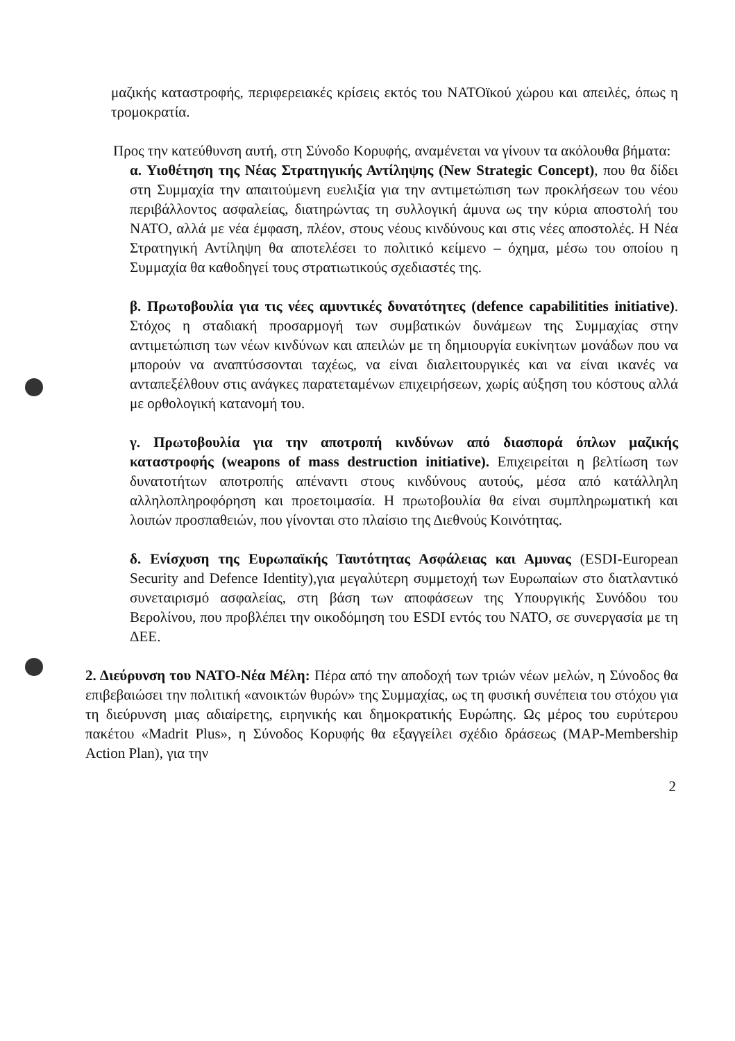μαζικής καταστροφής, περιφερειακές κρίσεις εκτός του ΝΑΤΟϊκού χώρου και απειλές, όπως η τρομοκρατία.
Προς την κατεύθυνση αυτή, στη Σύνοδο Κορυφής, αναμένεται να γίνουν τα ακόλουθα βήματα:
α. Υιοθέτηση της Νέας Στρατηγικής Αντίληψης (New Strategic Concept), που θα δίδει στη Συμμαχία την απαιτούμενη ευελιξία για την αντιμετώπιση των προκλήσεων του νέου περιβάλλοντος ασφαλείας, διατηρώντας τη συλλογική άμυνα ως την κύρια αποστολή του ΝΑΤΟ, αλλά με νέα έμφαση, πλέον, στους νέους κινδύνους και στις νέες αποστολές. Η Νέα Στρατηγική Αντίληψη θα αποτελέσει το πολιτικό κείμενο – όχημα, μέσω του οποίου η Συμμαχία θα καθοδηγεί τους στρατιωτικούς σχεδιαστές της.
β. Πρωτοβουλία για τις νέες αμυντικές δυνατότητες (defence capabilitities initiative). Στόχος η σταδιακή προσαρμογή των συμβατικών δυνάμεων της Συμμαχίας στην αντιμετώπιση των νέων κινδύνων και απειλών με τη δημιουργία ευκίνητων μονάδων που να μπορούν να αναπτύσσονται ταχέως, να είναι διαλειτουργικές και να είναι ικανές να ανταπεξέλθουν στις ανάγκες παρατεταμένων επιχειρήσεων, χωρίς αύξηση του κόστους αλλά με ορθολογική κατανομή του.
γ. Πρωτοβουλία για την αποτροπή κινδύνων από διασπορά όπλων μαζικής καταστροφής (weapons of mass destruction initiative). Επιχειρείται η βελτίωση των δυνατοτήτων αποτροπής απέναντι στους κινδύνους αυτούς, μέσα από κατάλληλη αλληλοπληροφόρηση και προετοιμασία. Η πρωτοβουλία θα είναι συμπληρωματική και λοιπών προσπαθειών, που γίνονται στο πλαίσιο της Διεθνούς Κοινότητας.
δ. Ενίσχυση της Ευρωπαϊκής Ταυτότητας Ασφάλειας και Αμυνας (ESDI-European Security and Defence Identity),για μεγαλύτερη συμμετοχή των Ευρωπαίων στο διατλαντικό συνεταιρισμό ασφαλείας, στη βάση των αποφάσεων της Υπουργικής Συνόδου του Βερολίνου, που προβλέπει την οικοδόμηση του ESDI εντός του ΝΑΤΟ, σε συνεργασία με τη ΔΕΕ.
2. Διεύρυνση του ΝΑΤΟ-Νέα Μέλη: Πέρα από την αποδοχή των τριών νέων μελών, η Σύνοδος θα επιβεβαιώσει την πολιτική «ανοικτών θυρών» της Συμμαχίας, ως τη φυσική συνέπεια του στόχου για τη διεύρυνση μιας αδιαίρετης, ειρηνικής και δημοκρατικής Ευρώπης. Ως μέρος του ευρύτερου πακέτου «Madrit Plus», η Σύνοδος Κορυφής θα εξαγγείλει σχέδιο δράσεως (MAP-Membership Action Plan), για την
2